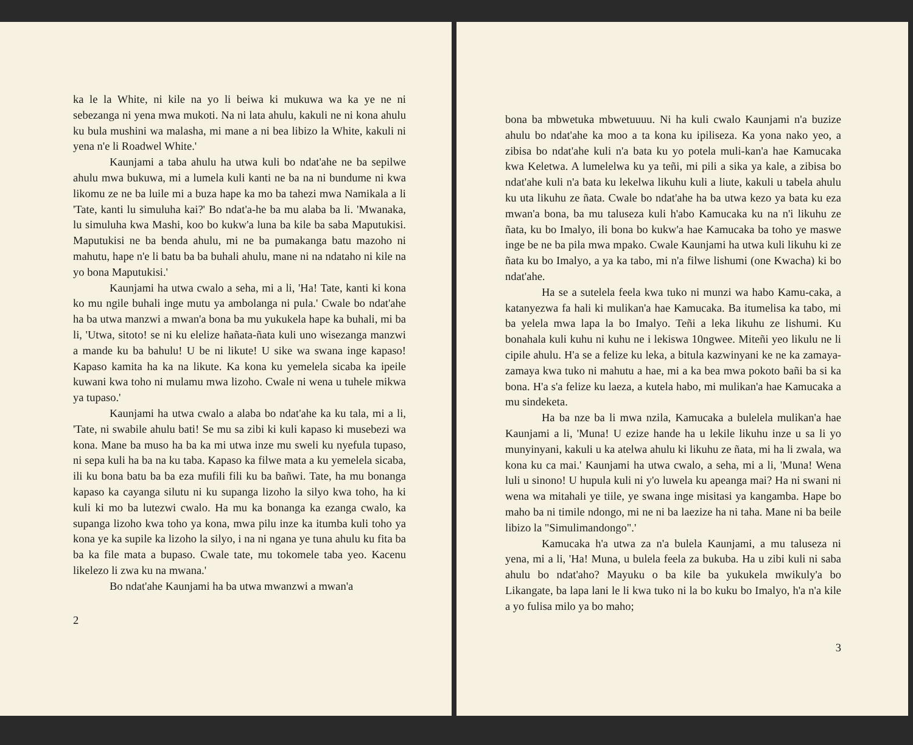ka le la White, ni kile na yo li beiwa ki mukuwa wa ka ye ne ni sebezanga ni yena mwa mukoti. Na ni lata ahulu, kakuli ne ni kona ahulu ku bula mushini wa malasha, mi mane a ni bea libizo la White, kakuli ni yena n'e li Roadwel White.'
Kaunjami a taba ahulu ha utwa kuli bo ndat'ahe ne ba sepilwe ahulu mwa bukuwa, mi a lumela kuli kanti ne ba na ni bundume ni kwa likomu ze ne ba luile mi a buza hape ka mo ba tahezi mwa Namikala a li 'Tate, kanti lu simuluha kai?' Bo ndat'a-he ba mu alaba ba li. 'Mwanaka, lu simuluha kwa Mashi, koo bo kukw'a luna ba kile ba saba Maputukisi. Maputukisi ne ba benda ahulu, mi ne ba pumakanga batu mazoho ni mahutu, hape n'e li batu ba ba buhali ahulu, mane ni na ndataho ni kile na yo bona Maputukisi.'
Kaunjami ha utwa cwalo a seha, mi a li, 'Ha! Tate, kanti ki kona ko mu ngile buhali inge mutu ya ambolanga ni pula.' Cwale bo ndat'ahe ha ba utwa manzwi a mwan'a bona ba mu yukukela hape ka buhali, mi ba li, 'Utwa, sitoto! se ni ku elelize hañata-ñata kuli uno wisezanga manzwi a mande ku ba bahulu! U be ni likute! U sike wa swana inge kapaso! Kapaso kamita ha ka na likute. Ka kona ku yemelela sicaba ka ipeile kuwani kwa toho ni mulamu mwa lizoho. Cwale ni wena u tuhele mikwa ya tupaso.'
Kaunjami ha utwa cwalo a alaba bo ndat'ahe ka ku tala, mi a li, 'Tate, ni swabile ahulu bati! Se mu sa zibi ki kuli kapaso ki musebezi wa kona. Mane ba muso ha ba ka mi utwa inze mu sweli ku nyefula tupaso, ni sepa kuli ha ba na ku taba. Kapaso ka filwe mata a ku yemelela sicaba, ili ku bona batu ba ba eza mufili fili ku ba bañwi. Tate, ha mu bonanga kapaso ka cayanga silutu ni ku supanga lizoho la silyo kwa toho, ha ki kuli ki mo ba lutezwi cwalo. Ha mu ka bonanga ka ezanga cwalo, ka supanga lizoho kwa toho ya kona, mwa pilu inze ka itumba kuli toho ya kona ye ka supile ka lizoho la silyo, i na ni ngana ye tuna ahulu ku fita ba ba ka file mata a bupaso. Cwale tate, mu tokomele taba yeo. Kacenu likelezo li zwa ku na mwana.'
Bo ndat'ahe Kaunjami ha ba utwa mwanzwi a mwan'a
2
bona ba mbwetuka mbwetuuuu. Ni ha kuli cwalo Kaunjami n'a buzize ahulu bo ndat'ahe ka moo a ta kona ku ipiliseza. Ka yona nako yeo, a zibisa bo ndat'ahe kuli n'a bata ku yo potela muli-kan'a hae Kamucaka kwa Keletwa. A lumelelwa ku ya teñi, mi pili a sika ya kale, a zibisa bo ndat'ahe kuli n'a bata ku lekelwa likuhu kuli a liute, kakuli u tabela ahulu ku uta likuhu ze ñata. Cwale bo ndat'ahe ha ba utwa kezo ya bata ku eza mwan'a bona, ba mu taluseza kuli h'abo Kamucaka ku na n'i likuhu ze ñata, ku bo Imalyo, ili bona bo kukw'a hae Kamucaka ba toho ye maswe inge be ne ba pila mwa mpako. Cwale Kaunjami ha utwa kuli likuhu ki ze ñata ku bo Imalyo, a ya ka tabo, mi n'a filwe lishumi (one Kwacha) ki bo ndat'ahe.
Ha se a sutelela feela kwa tuko ni munzi wa habo Kamu-caka, a katanyezwa fa hali ki mulikan'a hae Kamucaka. Ba itumelisa ka tabo, mi ba yelela mwa lapa la bo Imalyo. Teñi a leka likuhu ze lishumi. Ku bonahala kuli kuhu ni kuhu ne i lekiswa 10ngwee. Miteñi yeo likulu ne li cipile ahulu. H'a se a felize ku leka, a bitula kazwinyani ke ne ka zamaya-zamaya kwa tuko ni mahutu a hae, mi a ka bea mwa pokoto bañi ba si ka bona. H'a s'a felize ku laeza, a kutela habo, mi mulikan'a hae Kamucaka a mu sindeketa.
Ha ba nze ba li mwa nzila, Kamucaka a bulelela mulikan'a hae Kaunjami a li, 'Muna! U ezize hande ha u lekile likuhu inze u sa li yo munyinyani, kakuli u ka atelwa ahulu ki likuhu ze ñata, mi ha li zwala, wa kona ku ca mai.' Kaunjami ha utwa cwalo, a seha, mi a li, 'Muna! Wena luli u sinono! U hupula kuli ni y'o luwela ku apeanga mai? Ha ni swani ni wena wa mitahali ye tiile, ye swana inge misitasi ya kangamba. Hape bo maho ba ni timile ndongo, mi ne ni ba laezize ha ni taha. Mane ni ba beile libizo la "Simulimandongo".'
Kamucaka h'a utwa za n'a bulela Kaunjami, a mu taluseza ni yena, mi a li, 'Ha! Muna, u bulela feela za bukuba. Ha u zibi kuli ni saba ahulu bo ndat'aho? Mayuku o ba kile ba yukukela mwikuly'a bo Likangate, ba lapa lani le li kwa tuko ni la bo kuku bo Imalyo, h'a n'a kile a yo fulisa milo ya bo maho;
3